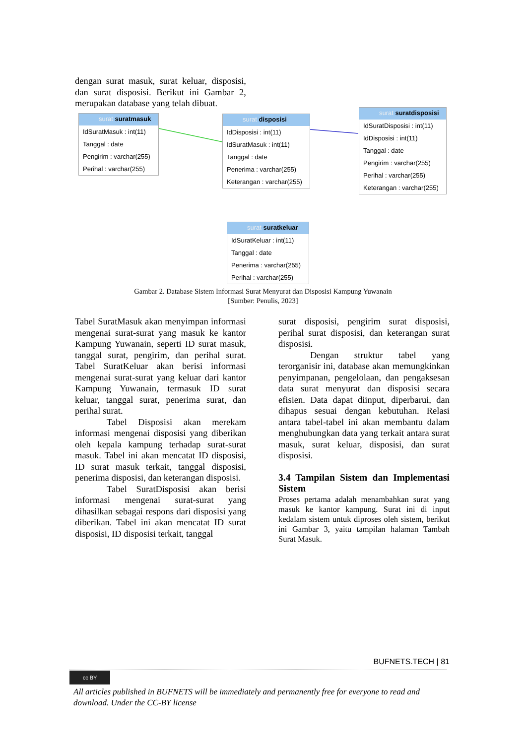dengan surat masuk, surat keluar, disposisi, dan surat disposisi. Berikut ini Gambar 2, merupakan database yang telah dibuat.
surat suratmasuk
IdSuratMasuk : int(11)
Tanggal : date
Pengirim : varchar(255)
Perihal : varchar(255)
surat disposisi
IdDisposisi : int(11)
IdSuratMasuk : int(11)
Tanggal : date
Penerima : varchar(255)
Keterangan : varchar(255)
surat suratdisposisi
IdSuratDisposisi : int(11)
IdDisposisi : int(11)
Tanggal : date
Pengirim : varchar(255)
Perihal : varchar(255)
Keterangan : varchar(255)
surat suratkeluar
IdSuratKeluar : int(11)
Tanggal : date
Penerima : varchar(255)
Perihal : varchar(255)
Gambar 2. Database Sistem Informasi Surat Menyurat dan Disposisi Kampung Yuwanain
[Sumber: Penulis, 2023]
Tabel SuratMasuk akan menyimpan informasi mengenai surat-surat yang masuk ke kantor Kampung Yuwanain, seperti ID surat masuk, tanggal surat, pengirim, dan perihal surat. Tabel SuratKeluar akan berisi informasi mengenai surat-surat yang keluar dari kantor Kampung Yuwanain, termasuk ID surat keluar, tanggal surat, penerima surat, dan perihal surat.
Tabel Disposisi akan merekam informasi mengenai disposisi yang diberikan oleh kepala kampung terhadap surat-surat masuk. Tabel ini akan mencatat ID disposisi, ID surat masuk terkait, tanggal disposisi, penerima disposisi, dan keterangan disposisi.
Tabel SuratDisposisi akan berisi informasi mengenai surat-surat yang dihasilkan sebagai respons dari disposisi yang diberikan. Tabel ini akan mencatat ID surat disposisi, ID disposisi terkait, tanggal
surat disposisi, pengirim surat disposisi, perihal surat disposisi, dan keterangan surat disposisi.
Dengan struktur tabel yang terorganisir ini, database akan memungkinkan penyimpanan, pengelolaan, dan pengaksesan data surat menyurat dan disposisi secara efisien. Data dapat diinput, diperbarui, dan dihapus sesuai dengan kebutuhan. Relasi antara tabel-tabel ini akan membantu dalam menghubungkan data yang terkait antara surat masuk, surat keluar, disposisi, dan surat disposisi.
3.4 Tampilan Sistem dan Implementasi Sistem
Proses pertama adalah menambahkan surat yang masuk ke kantor kampung. Surat ini di input kedalam sistem untuk diproses oleh sistem, berikut ini Gambar 3, yaitu tampilan halaman Tambah Surat Masuk.
BUFNETS.TECH | 81
cc BY
All articles published in BUFNETS will be immediately and permanently free for everyone to read and download. Under the CC-BY license